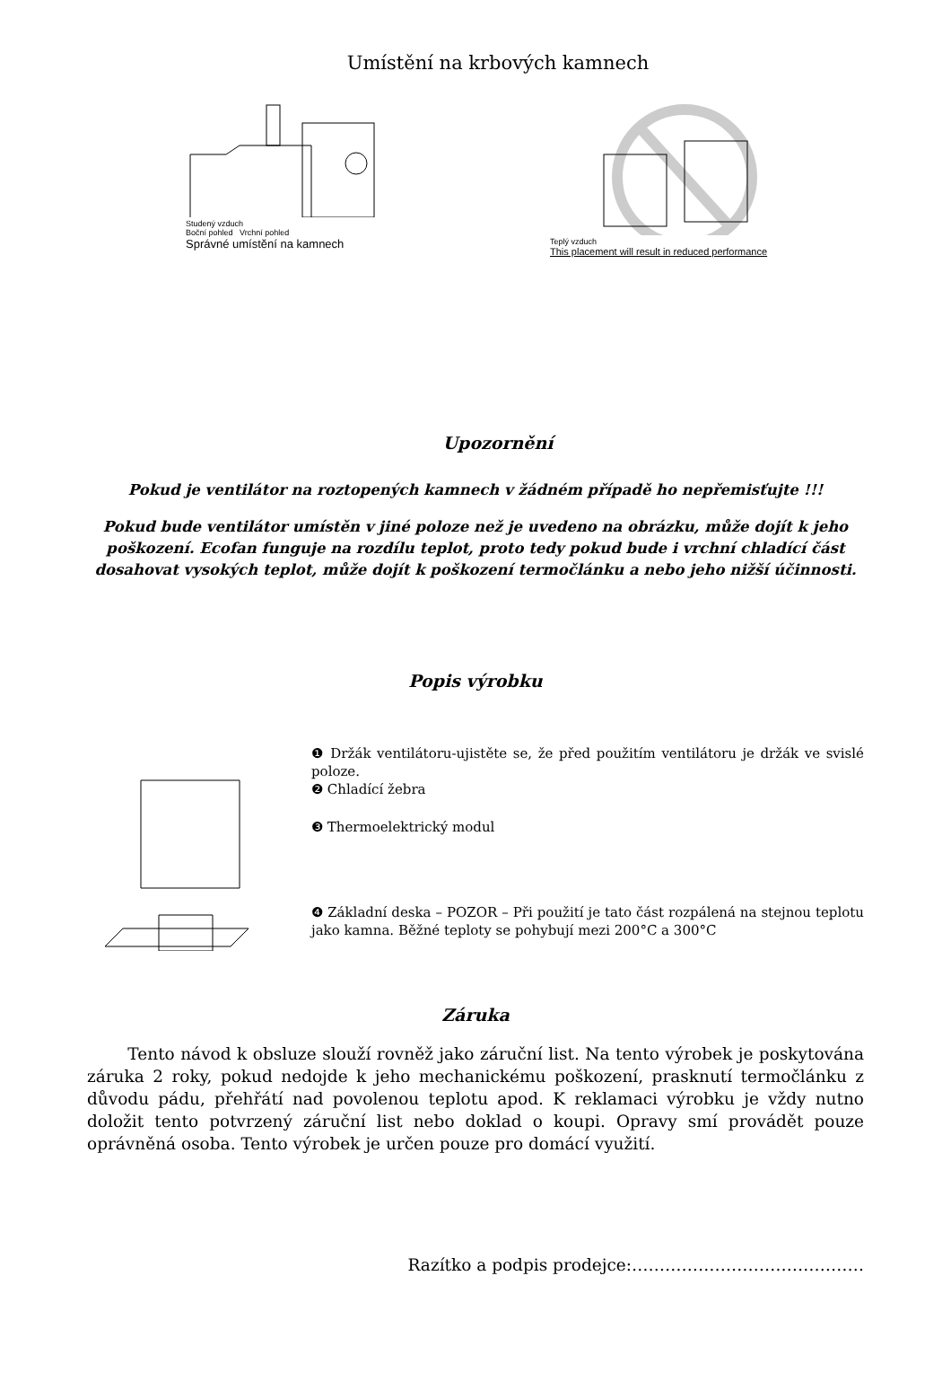Umístění na krbových kamnech
Studený vzduch
Boční pohled Vrchní pohled
Správné umístění na kamnech
Teplý vzduch
This placement will result in reduced performance
Upozornění
Pokud je ventilátor na roztopených kamnech v žádném případě ho nepřemisťujte !!!
Pokud bude ventilátor umístěn v jiné poloze než je uvedeno na obrázku, může dojít k jeho poškození. Ecofan funguje na rozdílu teplot, proto tedy pokud bude i vrchní chladící část dosahovat vysokých teplot, může dojít k poškození termočlánku a nebo jeho nižší účinnosti.
Popis výrobku
❶ Držák ventilátoru-ujistěte se, že před použitím ventilátoru je držák ve svislé poloze.
❷ Chladící žebra
❸ Thermoelektrický modul
❹ Základní deska – POZOR – Při použití je tato část rozpálená na stejnou teplotu jako kamna. Běžné teploty se pohybují mezi 200°C a 300°C
Záruka
Tento návod k obsluze slouží rovněž jako záruční list. Na tento výrobek je poskytována záruka 2 roky, pokud nedojde k jeho mechanickému poškození, prasknutí termočlánku z důvodu pádu, přehřátí nad povolenou teplotu apod. K reklamaci výrobku je vždy nutno doložit tento potvrzený záruční list nebo doklad o koupi. Opravy smí provádět pouze oprávněná osoba. Tento výrobek je určen pouze pro domácí využití.
Razítko a podpis prodejce:……………………………………